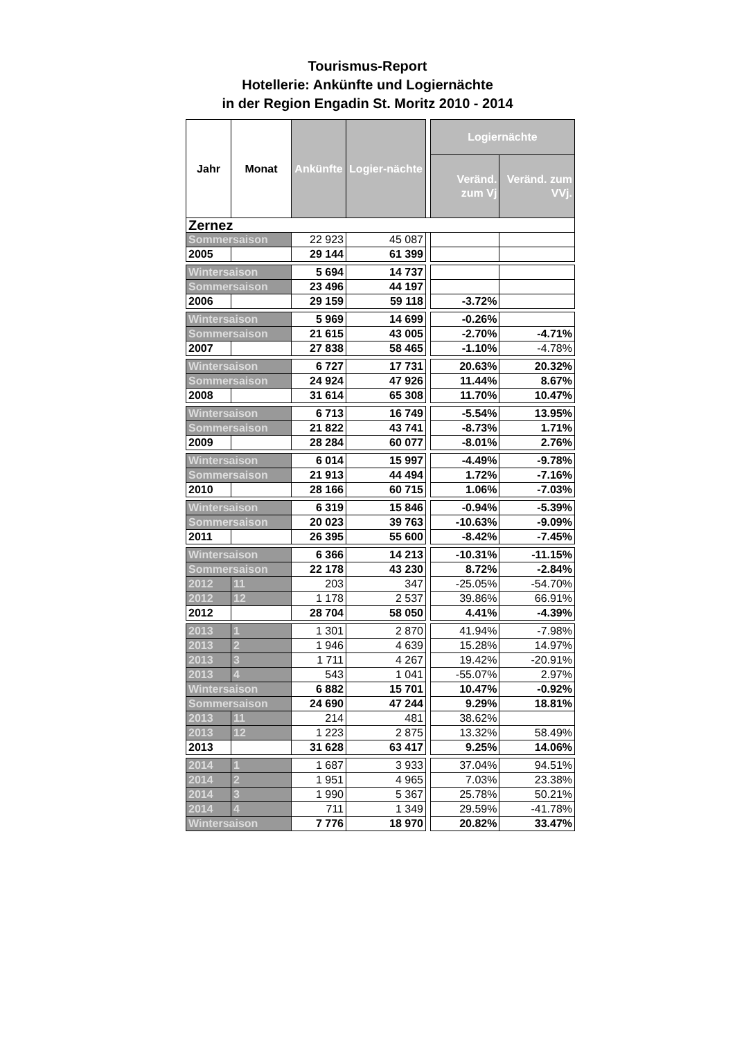Tourismus-Report
Hotellerie: Ankünfte und Logiernächte
in der Region Engadin St. Moritz 2010 - 2014
| Jahr | Monat | Ankünfte | Logier-nächte | | Logiernächte | |
| | | | | | Veränd. zum Vj | Veränd. zum VVj. |
| Zernez | | | | | | |
| Sommersaison | | 22 923 | 45 087 | | | |
| 2005 | | 29 144 | 61 399 | | | |
| Wintersaison | | 5 694 | 14 737 | | | |
| Sommersaison | | 23 496 | 44 197 | | | |
| 2006 | | 29 159 | 59 118 | | -3.72% | |
| Wintersaison | | 5 969 | 14 699 | | -0.26% | |
| Sommersaison | | 21 615 | 43 005 | | -2.70% | -4.71% |
| 2007 | | 27 838 | 58 465 | | -1.10% | -4.78% |
| Wintersaison | | 6 727 | 17 731 | | 20.63% | 20.32% |
| Sommersaison | | 24 924 | 47 926 | | 11.44% | 8.67% |
| 2008 | | 31 614 | 65 308 | | 11.70% | 10.47% |
| Wintersaison | | 6 713 | 16 749 | | -5.54% | 13.95% |
| Sommersaison | | 21 822 | 43 741 | | -8.73% | 1.71% |
| 2009 | | 28 284 | 60 077 | | -8.01% | 2.76% |
| Wintersaison | | 6 014 | 15 997 | | -4.49% | -9.78% |
| Sommersaison | | 21 913 | 44 494 | | 1.72% | -7.16% |
| 2010 | | 28 166 | 60 715 | | 1.06% | -7.03% |
| Wintersaison | | 6 319 | 15 846 | | -0.94% | -5.39% |
| Sommersaison | | 20 023 | 39 763 | | -10.63% | -9.09% |
| 2011 | | 26 395 | 55 600 | | -8.42% | -7.45% |
| Wintersaison | | 6 366 | 14 213 | | -10.31% | -11.15% |
| Sommersaison | | 22 178 | 43 230 | | 8.72% | -2.84% |
| 2012 | 11 | 203 | 347 | | -25.05% | -54.70% |
| 2012 | 12 | 1 178 | 2 537 | | 39.86% | 66.91% |
| 2012 | | 28 704 | 58 050 | | 4.41% | -4.39% |
| 2013 | 1 | 1 301 | 2 870 | | 41.94% | -7.98% |
| 2013 | 2 | 1 946 | 4 639 | | 15.28% | 14.97% |
| 2013 | 3 | 1 711 | 4 267 | | 19.42% | -20.91% |
| 2013 | 4 | 543 | 1 041 | | -55.07% | 2.97% |
| Wintersaison | | 6 882 | 15 701 | | 10.47% | -0.92% |
| Sommersaison | | 24 690 | 47 244 | | 9.29% | 18.81% |
| 2013 | 11 | 214 | 481 | | 38.62% | |
| 2013 | 12 | 1 223 | 2 875 | | 13.32% | 58.49% |
| 2013 | | 31 628 | 63 417 | | 9.25% | 14.06% |
| 2014 | 1 | 1 687 | 3 933 | | 37.04% | 94.51% |
| 2014 | 2 | 1 951 | 4 965 | | 7.03% | 23.38% |
| 2014 | 3 | 1 990 | 5 367 | | 25.78% | 50.21% |
| 2014 | 4 | 711 | 1 349 | | 29.59% | -41.78% |
| Wintersaison | | 7 776 | 18 970 | | 20.82% | 33.47% |